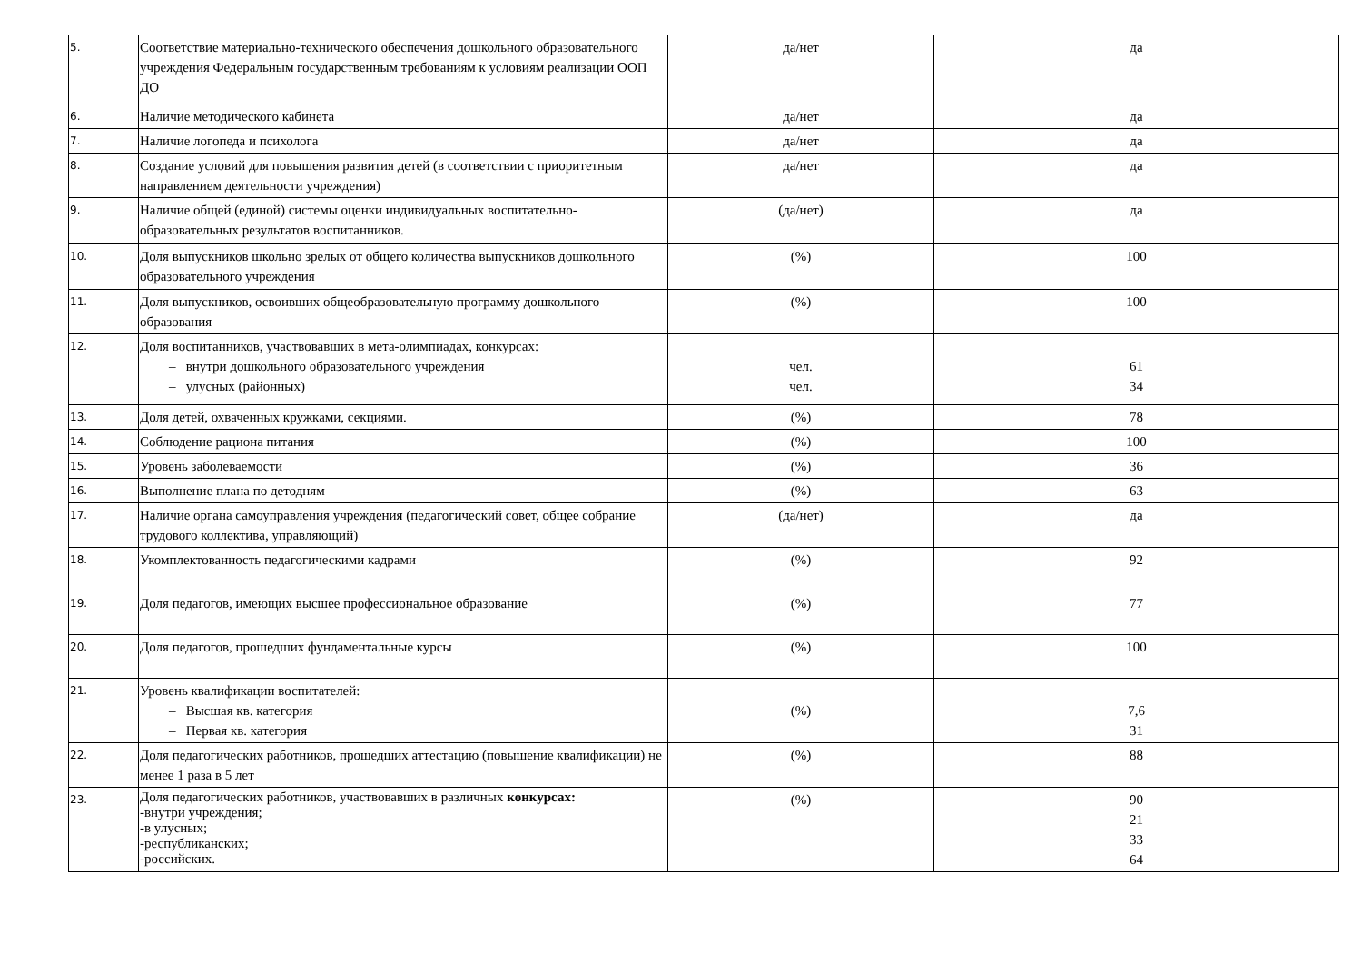| 5. | Соответствие материально-технического обеспечения дошкольного образовательного учреждения Федеральным государственным требованиям к условиям реализации ООП ДО | да/нет | да |
| 6. | Наличие методического кабинета | да/нет | да |
| 7. | Наличие логопеда и психолога | да/нет | да |
| 8. | Создание условий для повышения развития детей (в соответствии с приоритетным направлением деятельности учреждения) | да/нет | да |
| 9. | Наличие общей (единой) системы оценки индивидуальных воспитательно-образовательных результатов воспитанников. | (да/нет) | да |
| 10. | Доля выпускников школьно зрелых от общего количества выпускников дошкольного образовательного учреждения | (%) | 100 |
| 11. | Доля выпускников, освоивших общеобразовательную программу дошкольного образования | (%) | 100 |
| 12. | Доля воспитанников, участвовавших в мета-олимпиадах, конкурсах: – внутри дошкольного образовательного учреждения – улусных (районных) | чел. чел. | 61 34 |
| 13. | Доля детей, охваченных кружками, секциями. | (%) | 78 |
| 14. | Соблюдение рациона питания | (%) | 100 |
| 15. | Уровень заболеваемости | (%) | 36 |
| 16. | Выполнение плана по детодням | (%) | 63 |
| 17. | Наличие органа самоуправления учреждения (педагогический совет, общее собрание трудового коллектива, управляющий) | (да/нет) | да |
| 18. | Укомплектованность педагогическими кадрами | (%) | 92 |
| 19. | Доля педагогов, имеющих высшее профессиональное образование | (%) | 77 |
| 20. | Доля педагогов, прошедших фундаментальные курсы | (%) | 100 |
| 21. | Уровень квалификации воспитателей: – Высшая кв. категория – Первая кв. категория | (%) | 7,6 31 |
| 22. | Доля педагогических работников, прошедших аттестацию (повышение квалификации) не менее 1 раза в 5 лет | (%) | 88 |
| 23. | Доля педагогических работников, участвовавших в различных конкурсах: -внутри учреждения; -в улусных; -республиканских; -российских. | (%) | 90 21 33 64 |